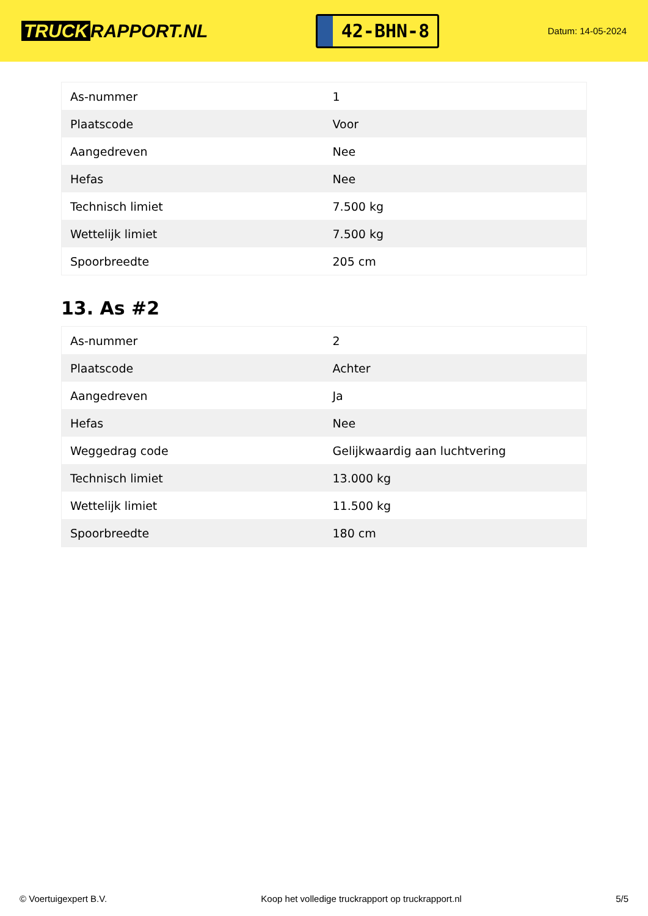TRUCK RAPPORT.NL
42-BHN-8
Datum: 14-05-2024
| As-nummer | 1 |
| Plaatscode | Voor |
| Aangedreven | Nee |
| Hefas | Nee |
| Technisch limiet | 7.500 kg |
| Wettelijk limiet | 7.500 kg |
| Spoorbreedte | 205 cm |
13. As #2
| As-nummer | 2 |
| Plaatscode | Achter |
| Aangedreven | Ja |
| Hefas | Nee |
| Weggedrag code | Gelijkwaardig aan luchtvering |
| Technisch limiet | 13.000 kg |
| Wettelijk limiet | 11.500 kg |
| Spoorbreedte | 180 cm |
© Voertuigexpert B.V. Koop het volledige truckrapport op truckrapport.nl 5/5